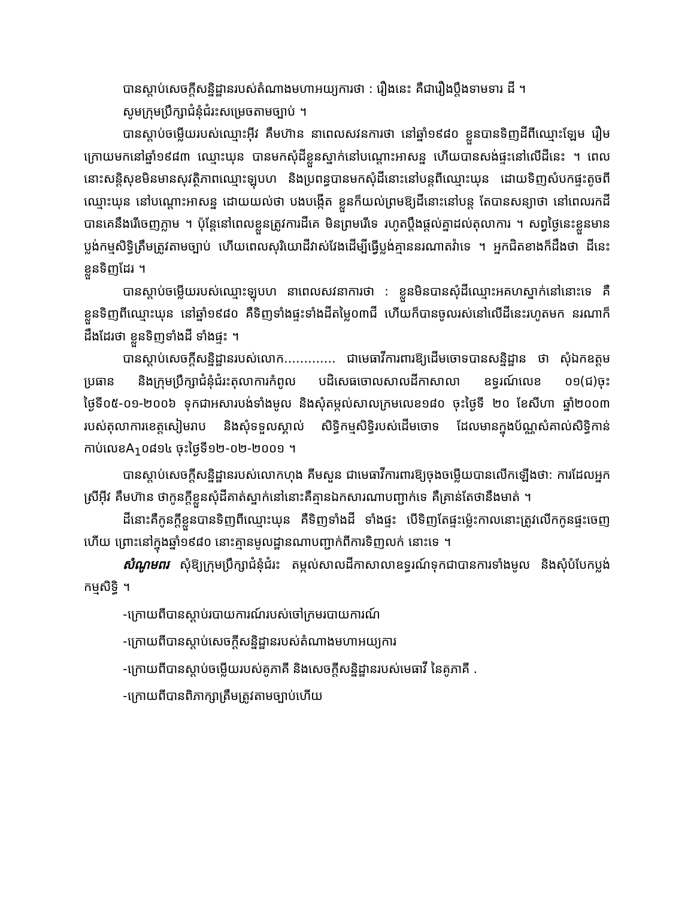បានស្តាប់សេចក្តីសន្និដ្ឋានរបស់តំណាងមហាអយ្យការថា : រឿងនេះ គឺជារឿងប្តឹងទាមទារ ដី ។
សូមក្រុមប្រឹក្សាជំនុំជំរះសម្រេចតាមច្បាប់ ។
បានស្តាប់ចម្លើយរបស់ឈ្មោះអ៊ីវ គឹមហ៊ាន នាពេលសវនការថា នៅឆ្នាំ១៩៨០ ខ្លួនបានទិញដីពីឈ្មោះឡែម រឿម ក្រោយមកនៅឆ្នាំ១៩៨៣ ឈ្មោះឃុន បានមកសុំដីខ្លួនស្នាក់នៅបណ្តោះអាសន្ន ហើយបានសង់ផ្ទះនៅលើដីនេះ ។ ពេលនោះសន្តិសុខមិនមានសុវត្ថិភាពឈ្មោះឡុបហ និងប្រពន្ធបានមកសុំដីនោះនៅបន្តពីឈ្មោះឃុន ដោយទិញសំបកផ្ទះតូចពីឈ្មោះឃុន នៅបណ្តោះអាសន្ន ដោយយល់ថា បងបង្កើត ខ្លួនក៏យល់ព្រមឱ្យដីនោះនៅបន្ត តែបានសន្យាថា នៅពេលរកដីបានគេនឹងរើចេញភ្លាម ។ ប៉ុន្តែនៅពេលខ្លួនត្រូវការដីគេ មិនព្រមរើទេ រហូតប្តឹងផ្តល់គ្នាដល់តុលាការ ។ សព្វថ្ងៃនេះខ្លួនមានប្លង់កម្មសិទ្ធិត្រឹមត្រូវតាមច្បាប់ ហើយពេលសុរិយោដីវាស់វែងដើម្បីធ្វើប្លង់គ្មាននរណាតវ៉ាទេ ។ អ្នកជិតខាងក៏ដឹងថា ដីនេះខ្លួនទិញដែរ ។
បានស្តាប់ចម្លើយរបស់ឈ្មោះឡុបហ នាពេលសវនាការថា : ខ្លួនមិនបានសុំដីឈ្មោះអគហស្នាក់នៅនោះទេ គឺខ្លួនទិញពីឈ្មោះឃុន នៅឆ្នាំ១៩៨០ គឺទិញទាំងផ្ទះទាំងដីតម្លៃ០៣ជី ហើយក៏បានចូលរស់នៅលើដីនេះរហូតមក នរណាក៏ដឹងដែរថា ខ្លួនទិញទាំងដី ទាំងផ្ទះ ។
បានស្តាប់សេចក្តីសន្និដ្ឋានរបស់លោក............. ជាមេធាវីការពារឱ្យដើមចោទបានសន្និដ្ឋាន ថា សុំឯកឧត្តមប្រធាន និងក្រុមប្រឹក្សាជំនុំជំរះតុលាការកំពូល បដិសេធចោលសាលដីកាសាលា ឧទ្ធរណ៍លេខ ០១(ជ)ចុះថ្ងៃទី០៥-០១-២០០៦ ទុកជាអសារបង់ទាំងមូល និងសុំតម្កល់សាលក្រមលេខ១៨០ ចុះថ្ងៃទី ២០ ខែសីហា ឆ្នាំ២០០៣ របស់តុលាការខេត្តសៀមរាប និងសុំទទួលស្គាល់ សិទ្ធិកម្មសិទ្ធិរបស់ដើមចោទ ដែលមានក្នុងប័ណ្ណសំគាល់សិទ្ធិកាន់កាប់លេខA<sub>1</sub>០៨១៤ ចុះថ្ងៃទី១២-០២-២០០១ ។
បានស្តាប់សេចក្តីសន្និដ្ឋានរបស់លោកហុង គីមសួន ជាមេធាវីការពារឱ្យចុងចម្លើយបានលើកឡើងថា: ការដែលអ្នកស្រីអ៊ីវ គឹមហ៊ាន ថាកូនក្តីខ្លួនសុំដីគាត់ស្នាក់នៅនោះគឺគ្មានឯកសារណាបញ្ជាក់ទេ គឺគ្រាន់តែថានឹងមាត់ ។
ដីនោះគឺកូនក្តីខ្លួនបានទិញពីឈ្មោះឃុន គឺទិញទាំងដី ទាំងផ្ទះ បើទិញតែផ្ទះម្ល៉េះកាលនោះត្រូវលើកកូនផ្ទះចេញហើយ ព្រោះនៅក្នុងឆ្នាំ១៩៨០ នោះគ្មានមូលដ្ឋានណាបញ្ជាក់ពីការទិញលក់ នោះទេ ។
សំណូមពរ សុំឱ្យក្រុមប្រឹក្សាជំនុំជំរះ តម្កល់សាលដីកាសាលាឧទ្ធរណ៍ទុកជាបានការទាំងមូល និងសុំបំបែកប្លង់កម្មសិទ្ធិ ។
-ក្រោយពីបានស្តាប់របាយការណ៍របស់ចៅក្រមរបាយការណ៍
-ក្រោយពីបានស្តាប់សេចក្តីសន្និដ្ឋានរបស់តំណាងមហាអយ្យការ
-ក្រោយពីបានស្តាប់ចម្លើយរបស់គូភាគី និងសេចក្តីសន្និដ្ឋានរបស់មេធាវី នៃគូភាគី .
-ក្រោយពីបានពិភាក្សាត្រឹមត្រូវតាមច្បាប់ហើយ